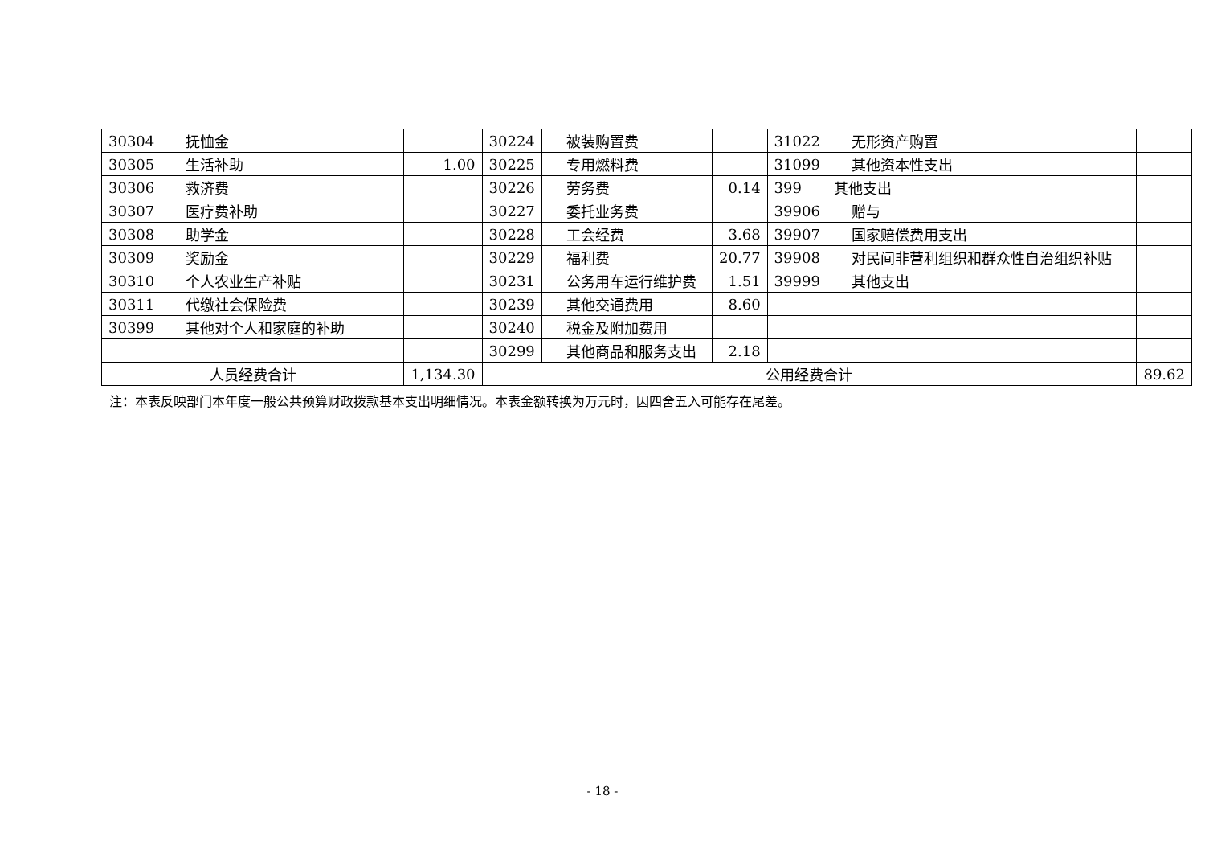| 30304 | 抚恤金 | | 30224 | 被装购置费 | | 31022 | 无形资产购置 | |
| 30305 | 生活补助 | 1.00 | 30225 | 专用燃料费 | | 31099 | 其他资本性支出 | |
| 30306 | 救济费 | | 30226 | 劳务费 | 0.14 | 399 | 其他支出 | |
| 30307 | 医疗费补助 | | 30227 | 委托业务费 | | 39906 | 赠与 | |
| 30308 | 助学金 | | 30228 | 工会经费 | 3.68 | 39907 | 国家赔偿费用支出 | |
| 30309 | 奖励金 | | 30229 | 福利费 | 20.77 | 39908 | 对民间非营利组织和群众性自治组织补贴 | |
| 30310 | 个人农业生产补贴 | | 30231 | 公务用车运行维护费 | 1.51 | 39999 | 其他支出 | |
| 30311 | 代缴社会保险费 | | 30239 | 其他交通费用 | 8.60 | | | |
| 30399 | 其他对个人和家庭的补助 | | 30240 | 税金及附加费用 | | | | |
| | | | 30299 | 其他商品和服务支出 | 2.18 | | | |
| 人员经费合计 | | 1,134.30 | 公用经费合计 | | | | | 89.62 |
注：本表反映部门本年度一般公共预算财政拨款基本支出明细情况。本表金额转换为万元时，因四舍五入可能存在尾差。
- 18 -